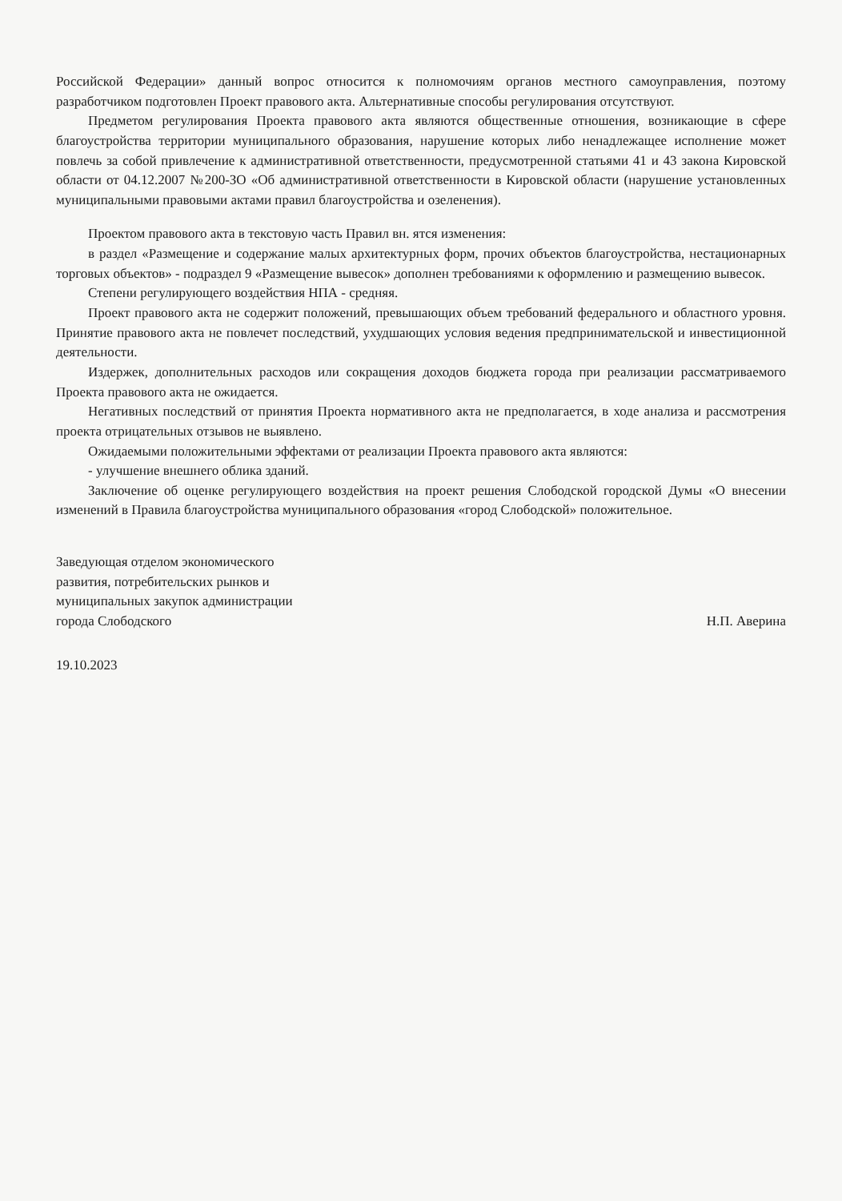Российской Федерации» данный вопрос относится к полномочиям органов местного самоуправления, поэтому разработчиком подготовлен Проект правового акта. Альтернативные способы регулирования отсутствуют.
Предметом регулирования Проекта правового акта являются общественные отношения, возникающие в сфере благоустройства территории муниципального образования, нарушение которых либо ненадлежащее исполнение может повлечь за собой привлечение к административной ответственности, предусмотренной статьями 41 и 43 закона Кировской области от 04.12.2007 №200-ЗО «Об административной ответственности в Кировской области (нарушение установленных муниципальными правовыми актами правил благоустройства и озеленения).
Проектом правового акта в текстовую часть Правил вн. ятся изменения:
в раздел «Размещение и содержание малых архитектурных форм, прочих объектов благоустройства, нестационарных торговых объектов» - подраздел 9 «Размещение вывесок» дополнен требованиями к оформлению и размещению вывесок.
Степени регулирующего воздействия НПА - средняя.
Проект правового акта не содержит положений, превышающих объем требований федерального и областного уровня. Принятие правового акта не повлечет последствий, ухудшающих условия ведения предпринимательской и инвестиционной деятельности.
Издержек, дополнительных расходов или сокращения доходов бюджета города при реализации рассматриваемого Проекта правового акта не ожидается.
Негативных последствий от принятия Проекта нормативного акта не предполагается, в ходе анализа и рассмотрения проекта отрицательных отзывов не выявлено.
Ожидаемыми положительными эффектами от реализации Проекта правового акта являются:
- улучшение внешнего облика зданий.
Заключение об оценке регулирующего воздействия на проект решения Слободской городской Думы «О внесении изменений в Правила благоустройства муниципального образования «город Слободской» положительное.
Заведующая отделом экономического
развития, потребительских рынков и
муниципальных закупок администрации
города Слободского
Н.П. Аверина
19.10.2023